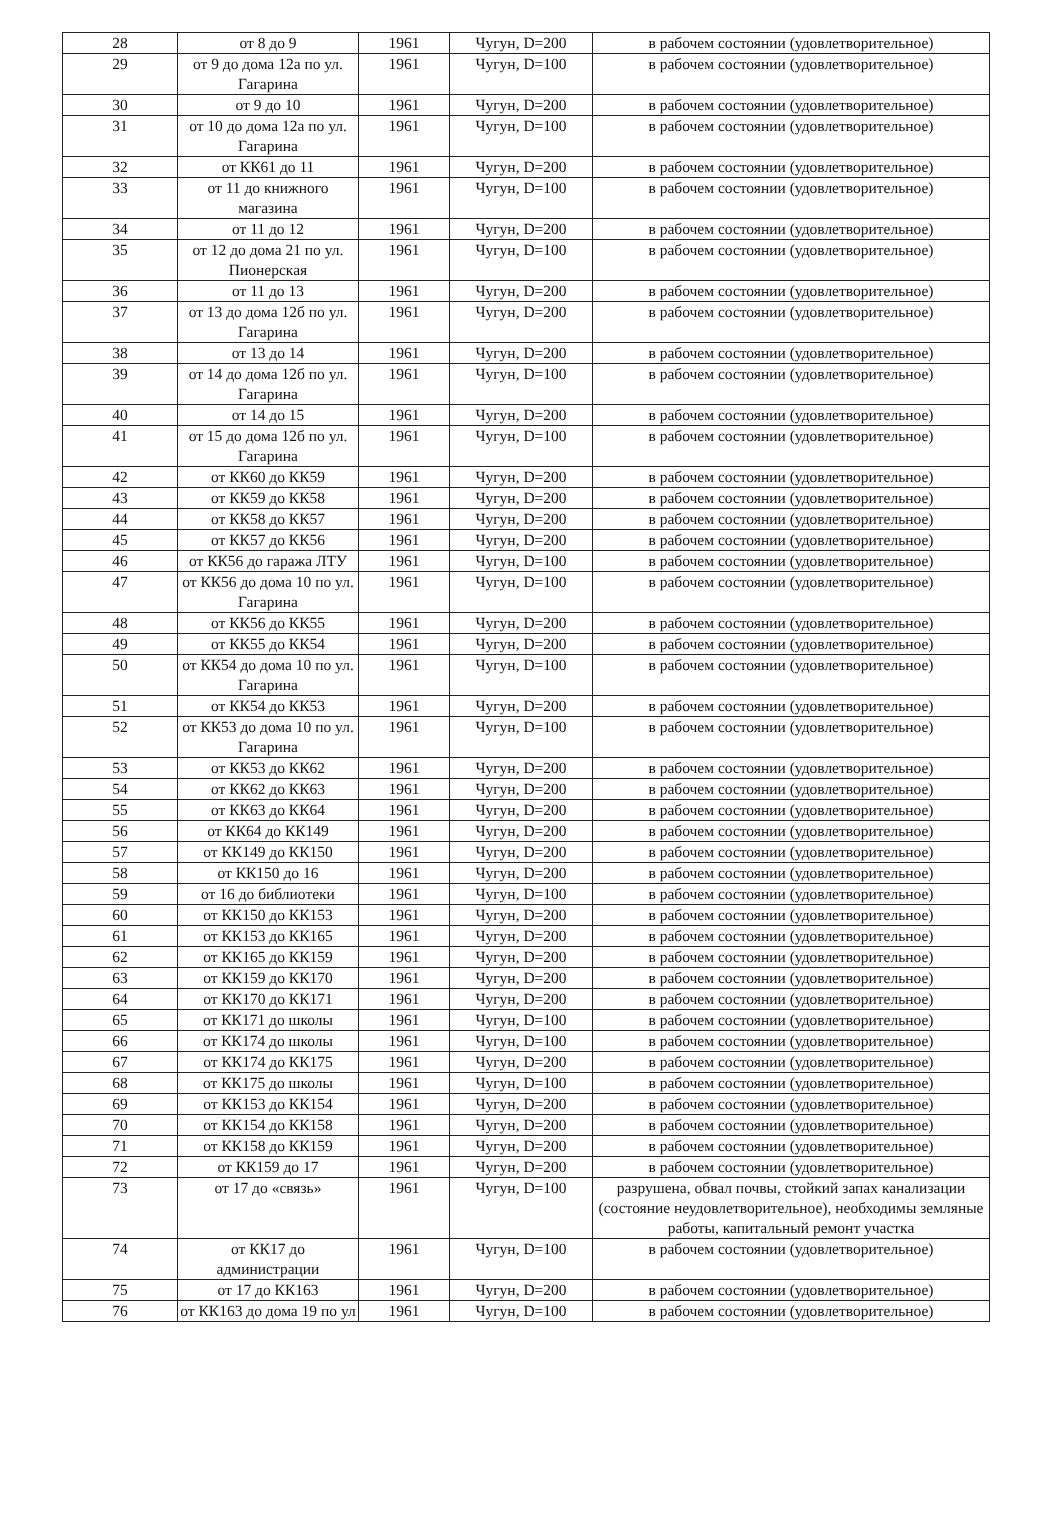| 28 | от 8 до 9 | 1961 | Чугун, D=200 | в рабочем состоянии (удовлетворительное) |
| 29 | от 9 до дома 12а по ул. Гагарина | 1961 | Чугун, D=100 | в рабочем состоянии (удовлетворительное) |
| 30 | от 9 до 10 | 1961 | Чугун, D=200 | в рабочем состоянии (удовлетворительное) |
| 31 | от 10 до дома 12а по ул. Гагарина | 1961 | Чугун, D=100 | в рабочем состоянии (удовлетворительное) |
| 32 | от КК61 до 11 | 1961 | Чугун, D=200 | в рабочем состоянии (удовлетворительное) |
| 33 | от 11 до книжного магазина | 1961 | Чугун, D=100 | в рабочем состоянии (удовлетворительное) |
| 34 | от 11 до 12 | 1961 | Чугун, D=200 | в рабочем состоянии (удовлетворительное) |
| 35 | от 12 до дома 21 по ул. Пионерская | 1961 | Чугун, D=100 | в рабочем состоянии (удовлетворительное) |
| 36 | от 11 до 13 | 1961 | Чугун, D=200 | в рабочем состоянии (удовлетворительное) |
| 37 | от 13 до дома 12б по ул. Гагарина | 1961 | Чугун, D=200 | в рабочем состоянии (удовлетворительное) |
| 38 | от 13 до 14 | 1961 | Чугун, D=200 | в рабочем состоянии (удовлетворительное) |
| 39 | от 14 до дома 12б по ул. Гагарина | 1961 | Чугун, D=100 | в рабочем состоянии (удовлетворительное) |
| 40 | от 14 до 15 | 1961 | Чугун, D=200 | в рабочем состоянии (удовлетворительное) |
| 41 | от 15 до дома 12б по ул. Гагарина | 1961 | Чугун, D=100 | в рабочем состоянии (удовлетворительное) |
| 42 | от КК60 до КК59 | 1961 | Чугун, D=200 | в рабочем состоянии (удовлетворительное) |
| 43 | от КК59 до КК58 | 1961 | Чугун, D=200 | в рабочем состоянии (удовлетворительное) |
| 44 | от КК58 до КК57 | 1961 | Чугун, D=200 | в рабочем состоянии (удовлетворительное) |
| 45 | от КК57 до КК56 | 1961 | Чугун, D=200 | в рабочем состоянии (удовлетворительное) |
| 46 | от КК56 до гаража ЛТУ | 1961 | Чугун, D=100 | в рабочем состоянии (удовлетворительное) |
| 47 | от КК56 до дома 10 по ул. Гагарина | 1961 | Чугун, D=100 | в рабочем состоянии (удовлетворительное) |
| 48 | от КК56 до КК55 | 1961 | Чугун, D=200 | в рабочем состоянии (удовлетворительное) |
| 49 | от КК55 до КК54 | 1961 | Чугун, D=200 | в рабочем состоянии (удовлетворительное) |
| 50 | от КК54 до дома 10 по ул. Гагарина | 1961 | Чугун, D=100 | в рабочем состоянии (удовлетворительное) |
| 51 | от КК54 до КК53 | 1961 | Чугун, D=200 | в рабочем состоянии (удовлетворительное) |
| 52 | от КК53 до дома 10 по ул. Гагарина | 1961 | Чугун, D=100 | в рабочем состоянии (удовлетворительное) |
| 53 | от КК53 до КК62 | 1961 | Чугун, D=200 | в рабочем состоянии (удовлетворительное) |
| 54 | от КК62 до КК63 | 1961 | Чугун, D=200 | в рабочем состоянии (удовлетворительное) |
| 55 | от КК63 до КК64 | 1961 | Чугун, D=200 | в рабочем состоянии (удовлетворительное) |
| 56 | от КК64 до КК149 | 1961 | Чугун, D=200 | в рабочем состоянии (удовлетворительное) |
| 57 | от КК149 до КК150 | 1961 | Чугун, D=200 | в рабочем состоянии (удовлетворительное) |
| 58 | от КК150 до 16 | 1961 | Чугун, D=200 | в рабочем состоянии (удовлетворительное) |
| 59 | от 16 до библиотеки | 1961 | Чугун, D=100 | в рабочем состоянии (удовлетворительное) |
| 60 | от КК150 до КК153 | 1961 | Чугун, D=200 | в рабочем состоянии (удовлетворительное) |
| 61 | от КК153 до КК165 | 1961 | Чугун, D=200 | в рабочем состоянии (удовлетворительное) |
| 62 | от КК165 до КК159 | 1961 | Чугун, D=200 | в рабочем состоянии (удовлетворительное) |
| 63 | от КК159 до КК170 | 1961 | Чугун, D=200 | в рабочем состоянии (удовлетворительное) |
| 64 | от КК170 до КК171 | 1961 | Чугун, D=200 | в рабочем состоянии (удовлетворительное) |
| 65 | от КК171 до школы | 1961 | Чугун, D=100 | в рабочем состоянии (удовлетворительное) |
| 66 | от КК174 до школы | 1961 | Чугун, D=100 | в рабочем состоянии (удовлетворительное) |
| 67 | от КК174 до КК175 | 1961 | Чугун, D=200 | в рабочем состоянии (удовлетворительное) |
| 68 | от КК175 до школы | 1961 | Чугун, D=100 | в рабочем состоянии (удовлетворительное) |
| 69 | от КК153 до КК154 | 1961 | Чугун, D=200 | в рабочем состоянии (удовлетворительное) |
| 70 | от КК154 до КК158 | 1961 | Чугун, D=200 | в рабочем состоянии (удовлетворительное) |
| 71 | от КК158 до КК159 | 1961 | Чугун, D=200 | в рабочем состоянии (удовлетворительное) |
| 72 | от КК159 до 17 | 1961 | Чугун, D=200 | в рабочем состоянии (удовлетворительное) |
| 73 | от 17 до «связь» | 1961 | Чугун, D=100 | разрушена, обвал почвы, стойкий запах канализации (состояние неудовлетворительное), необходимы земляные работы, капитальный ремонт участка |
| 74 | от КК17 до администрации | 1961 | Чугун, D=100 | в рабочем состоянии (удовлетворительное) |
| 75 | от 17 до КК163 | 1961 | Чугун, D=200 | в рабочем состоянии (удовлетворительное) |
| 76 | от КК163 до дома 19 по ул | 1961 | Чугун, D=100 | в рабочем состоянии (удовлетворительное) |